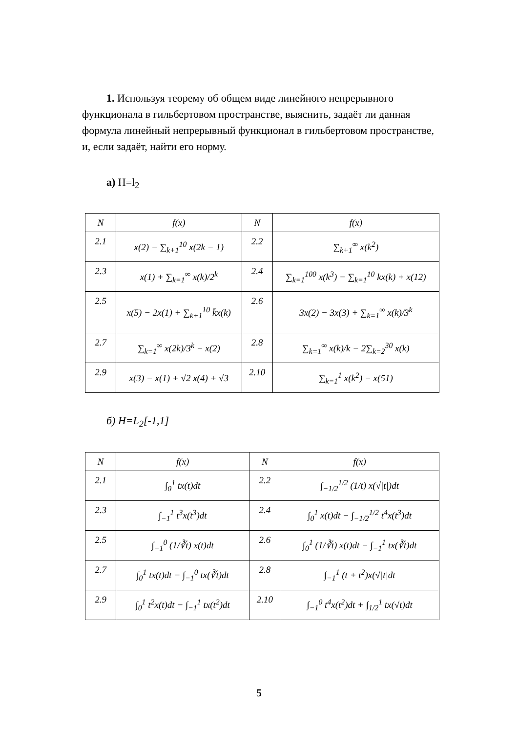1. Используя теорему об общем виде линейного непрерывного функционала в гильбертовом пространстве, выяснить, задаёт ли данная формула линейный непрерывный функционал в гильберто­вом пространстве, и, если задаёт, найти его норму.
а) H=l<sub>2</sub>
| N | f(x) | N | f(x) |
| --- | --- | --- | --- |
| 2.1 | x(2) − ∑<sub>k+1</sub><sup>10</sup> x(2k − 1) | 2.2 | ∑<sub>k+1</sub><sup>∞</sup> x(k<sup>2</sup>) |
| 2.3 | x(1) + ∑<sub>k=1</sub><sup>∞</sup> x(k)/2<sup>k</sup> | 2.4 | ∑<sub>k=1</sub><sup>100</sup> x(k<sup>3</sup>) − ∑<sub>k=1</sub><sup>10</sup> kx(k) + x(12) |
| 2.5 | x(5) − 2x(1) + ∑<sub>k+1</sub><sup>10</sup> k̄x(k) | 2.6 | 3x(2) − 3x(3) + ∑<sub>k=1</sub><sup>∞</sup> x(k)/3<sup>k</sup> |
| 2.7 | ∑<sub>k=1</sub><sup>∞</sup> x(2k)/3<sup>k</sup> − x(2) | 2.8 | ∑<sub>k=1</sub><sup>∞</sup> x(k)/k − 2∑<sub>k=2</sub><sup>30</sup> x(k) |
| 2.9 | x(3) − x(1) + √2 x(4) + √3 | 2.10 | ∑<sub>k=1</sub><sup>1</sup> x(k<sup>2</sup>) − x(51) |
б) H=L<sub>2</sub>[-1,1]
| N | f(x) | N | f(x) |
| --- | --- | --- | --- |
| 2.1 | ∫<sub>0</sub><sup>1</sup> tx(t)dt | 2.2 | ∫<sub>−1/2</sub><sup>1/2</sup> (1/t) x(√/t/)dt |
| 2.3 | ∫<sub>−1</sub><sup>1</sup> t<sup>3</sup>x(t<sup>3</sup>)dt | 2.4 | ∫<sub>0</sub><sup>1</sup> x(t)dt − ∫<sub>−1/2</sub><sup>1/2</sup> t<sup>4</sup>x(t<sup>3</sup>)dt |
| 2.5 | ∫<sub>−1</sub><sup>0</sup> (1/∛t) x(t)dt | 2.6 | ∫<sub>0</sub><sup>1</sup> (1/∛t) x(t)dt − ∫<sub>−1</sub><sup>1</sup> tx(∛t)dt |
| 2.7 | ∫<sub>0</sub><sup>1</sup> tx(t)dt − ∫<sub>−1</sub><sup>0</sup> tx(∛t)dt | 2.8 | ∫<sub>−1</sub><sup>1</sup> (t + t<sup>2</sup>)x(√/t/dt |
| 2.9 | ∫<sub>0</sub><sup>1</sup> t<sup>2</sup>x(t)dt − ∫<sub>−1</sub><sup>1</sup> tx(t<sup>2</sup>)dt | 2.10 | ∫<sub>−1</sub><sup>0</sup> t<sup>4</sup>x(t<sup>2</sup>)dt + ∫<sub>1/2</sub><sup>1</sup> tx(√t)dt |
5